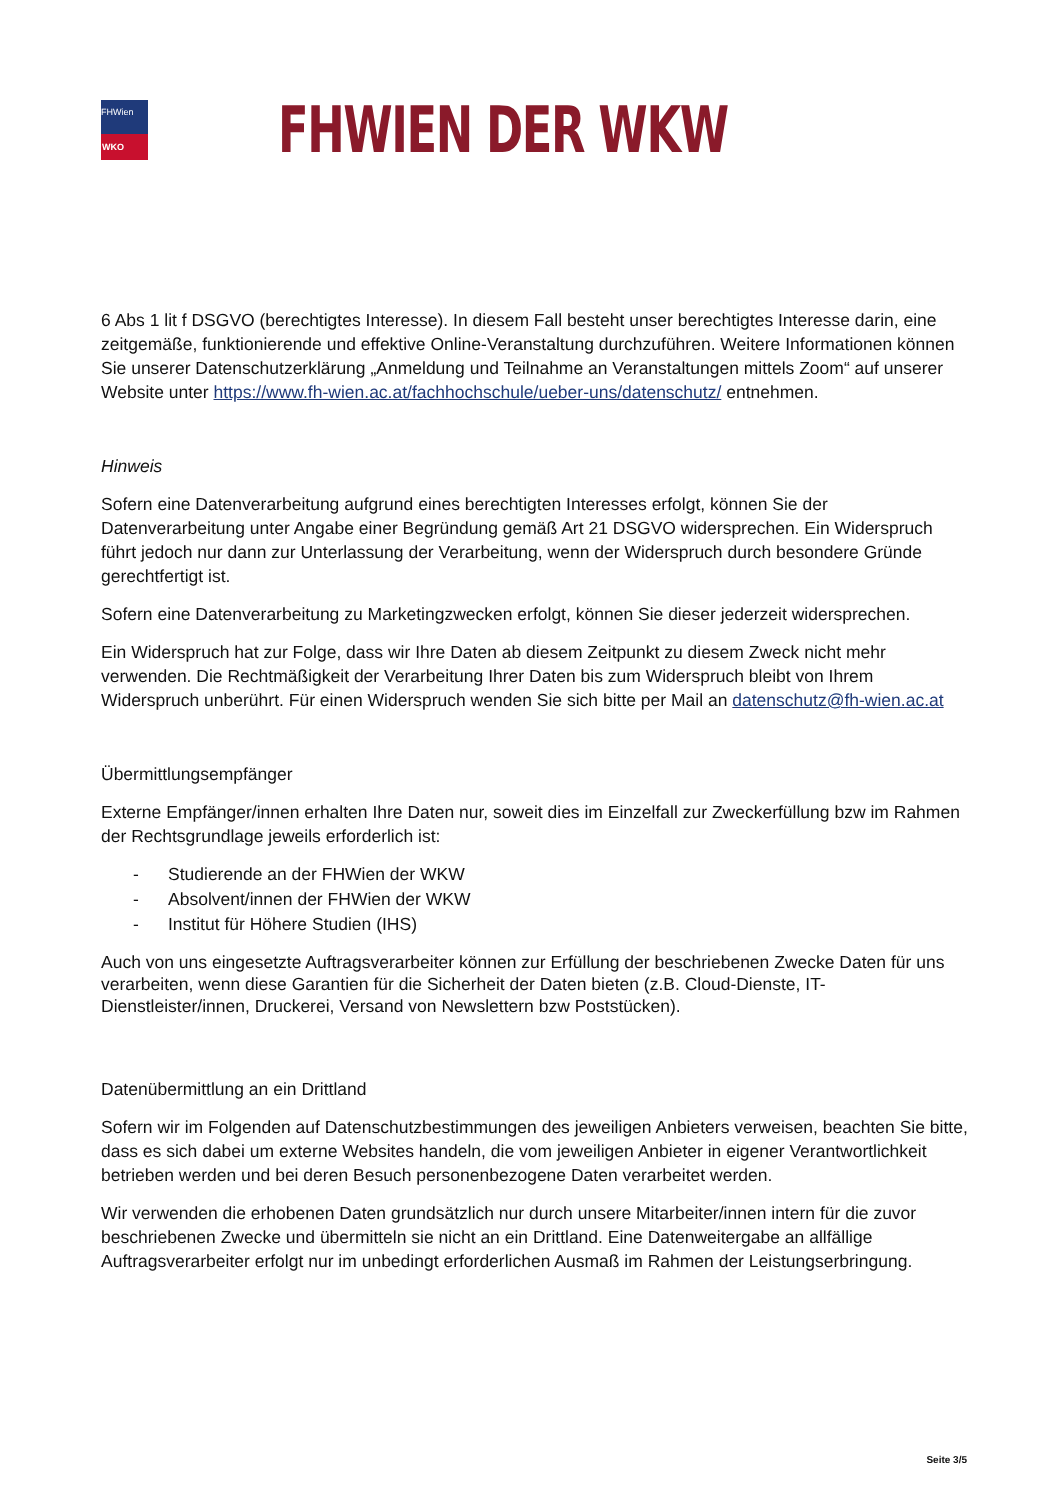FHWien
WKO
FHWIEN DER WKW
6 Abs 1 lit f DSGVO (berechtigtes Interesse). In diesem Fall besteht unser berechtigtes Interesse darin, eine zeitgemäße, funktionierende und effektive Online-Veranstaltung durchzuführen. Weitere Informationen können Sie unserer Datenschutzerklärung „Anmeldung und Teilnahme an Veranstaltungen mittels Zoom“ auf unserer Website unter https://www.fh-wien.ac.at/fachhochschule/ueber-uns/datenschutz/ entnehmen.
Hinweis
Sofern eine Datenverarbeitung aufgrund eines berechtigten Interesses erfolgt, können Sie der Datenverarbeitung unter Angabe einer Begründung gemäß Art 21 DSGVO widersprechen. Ein Widerspruch führt jedoch nur dann zur Unterlassung der Verarbeitung, wenn der Widerspruch durch besondere Gründe gerechtfertigt ist.
Sofern eine Datenverarbeitung zu Marketingzwecken erfolgt, können Sie dieser jederzeit widersprechen.
Ein Widerspruch hat zur Folge, dass wir Ihre Daten ab diesem Zeitpunkt zu diesem Zweck nicht mehr verwenden. Die Rechtmäßigkeit der Verarbeitung Ihrer Daten bis zum Widerspruch bleibt von Ihrem Widerspruch unberührt. Für einen Widerspruch wenden Sie sich bitte per Mail an datenschutz@fh-wien.ac.at
Übermittlungsempfänger
Externe Empfänger/innen erhalten Ihre Daten nur, soweit dies im Einzelfall zur Zweckerfüllung bzw im Rahmen der Rechtsgrundlage jeweils erforderlich ist:
- Studierende an der FHWien der WKW
- Absolvent/innen der FHWien der WKW
- Institut für Höhere Studien (IHS)
Auch von uns eingesetzte Auftragsverarbeiter können zur Erfüllung der beschriebenen Zwecke Daten für uns verarbeiten, wenn diese Garantien für die Sicherheit der Daten bieten (z.B. Cloud-Dienste, IT-Dienstleister/innen, Druckerei, Versand von Newslettern bzw Poststücken).
Datenübermittlung an ein Drittland
Sofern wir im Folgenden auf Datenschutzbestimmungen des jeweiligen Anbieters verweisen, beachten Sie bitte, dass es sich dabei um externe Websites handeln, die vom jeweiligen Anbieter in eigener Verantwortlichkeit betrieben werden und bei deren Besuch personenbezogene Daten verarbeitet werden.
Wir verwenden die erhobenen Daten grundsätzlich nur durch unsere Mitarbeiter/innen intern für die zuvor beschriebenen Zwecke und übermitteln sie nicht an ein Drittland. Eine Datenweitergabe an allfällige Auftragsverarbeiter erfolgt nur im unbedingt erforderlichen Ausmaß im Rahmen der Leistungserbringung.
Seite 3/5